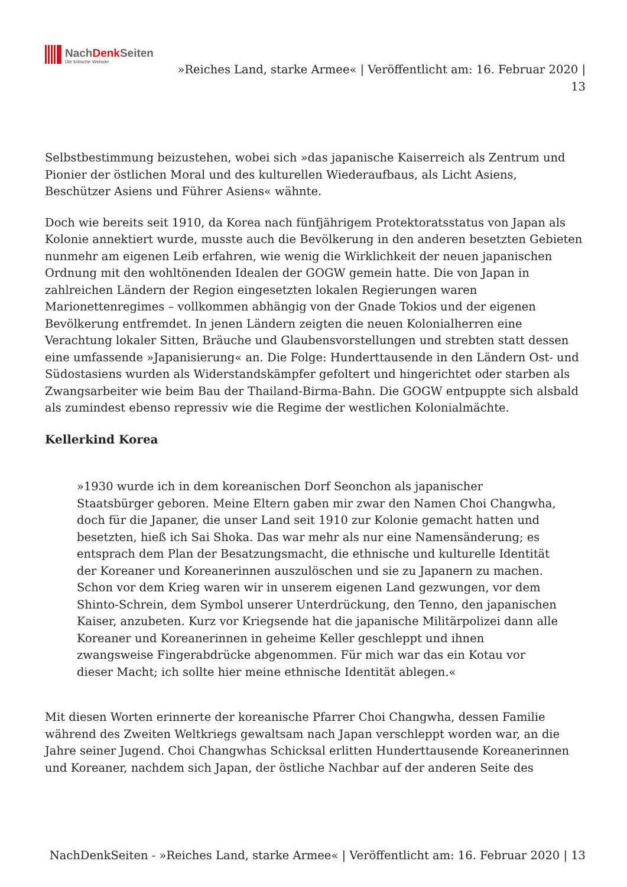NachDenk Seiten
Die kritische Website
»Reiches Land, starke Armee« | Veröffentlicht am: 16. Februar 2020 | 13
Selbstbestimmung beizustehen, wobei sich »das japanische Kaiserreich als Zentrum und Pionier der östlichen Moral und des kulturellen Wiederaufbaus, als Licht Asiens, Beschützer Asiens und Führer Asiens« wähnte.
Doch wie bereits seit 1910, da Korea nach fünfjährigem Protektoratsstatus von Japan als Kolonie annektiert wurde, musste auch die Bevölkerung in den anderen besetzten Gebieten nunmehr am eigenen Leib erfahren, wie wenig die Wirklichkeit der neuen japanischen Ordnung mit den wohltönenden Idealen der GOGW gemein hatte. Die von Japan in zahlreichen Ländern der Region eingesetzten lokalen Regierungen waren Marionettenregimes – vollkommen abhängig von der Gnade Tokios und der eigenen Bevölkerung entfremdet. In jenen Ländern zeigten die neuen Kolonialherren eine Verachtung lokaler Sitten, Bräuche und Glaubensvorstellungen und strebten statt dessen eine umfassende »Japanisierung« an. Die Folge: Hunderttausende in den Ländern Ost- und Südostasiens wurden als Widerstandskämpfer gefoltert und hingerichtet oder starben als Zwangsarbeiter wie beim Bau der Thailand-Birma-Bahn. Die GOGW entpuppte sich alsbald als zumindest ebenso repressiv wie die Regime der westlichen Kolonialmächte.
Kellerkind Korea
»1930 wurde ich in dem koreanischen Dorf Seonchon als japanischer Staatsbürger geboren. Meine Eltern gaben mir zwar den Namen Choi Changwha, doch für die Japaner, die unser Land seit 1910 zur Kolonie gemacht hatten und besetzten, hieß ich Sai Shoka. Das war mehr als nur eine Namensänderung; es entsprach dem Plan der Besatzungsmacht, die ethnische und kulturelle Identität der Koreaner und Koreanerinnen auszulöschen und sie zu Japanern zu machen. Schon vor dem Krieg waren wir in unserem eigenen Land gezwungen, vor dem Shinto-Schrein, dem Symbol unserer Unterdrückung, den Tenno, den japanischen Kaiser, anzubeten. Kurz vor Kriegsende hat die japanische Militärpolizei dann alle Koreaner und Koreanerinnen in geheime Keller geschleppt und ihnen zwangsweise Fingerabdrücke abgenommen. Für mich war das ein Kotau vor dieser Macht; ich sollte hier meine ethnische Identität ablegen.«
Mit diesen Worten erinnerte der koreanische Pfarrer Choi Changwha, dessen Familie während des Zweiten Weltkriegs gewaltsam nach Japan verschleppt worden war, an die Jahre seiner Jugend. Choi Changwhas Schicksal erlitten Hunderttausende Koreanerinnen und Koreaner, nachdem sich Japan, der östliche Nachbar auf der anderen Seite des
NachDenkSeiten - »Reiches Land, starke Armee« | Veröffentlicht am: 16. Februar 2020 | 13